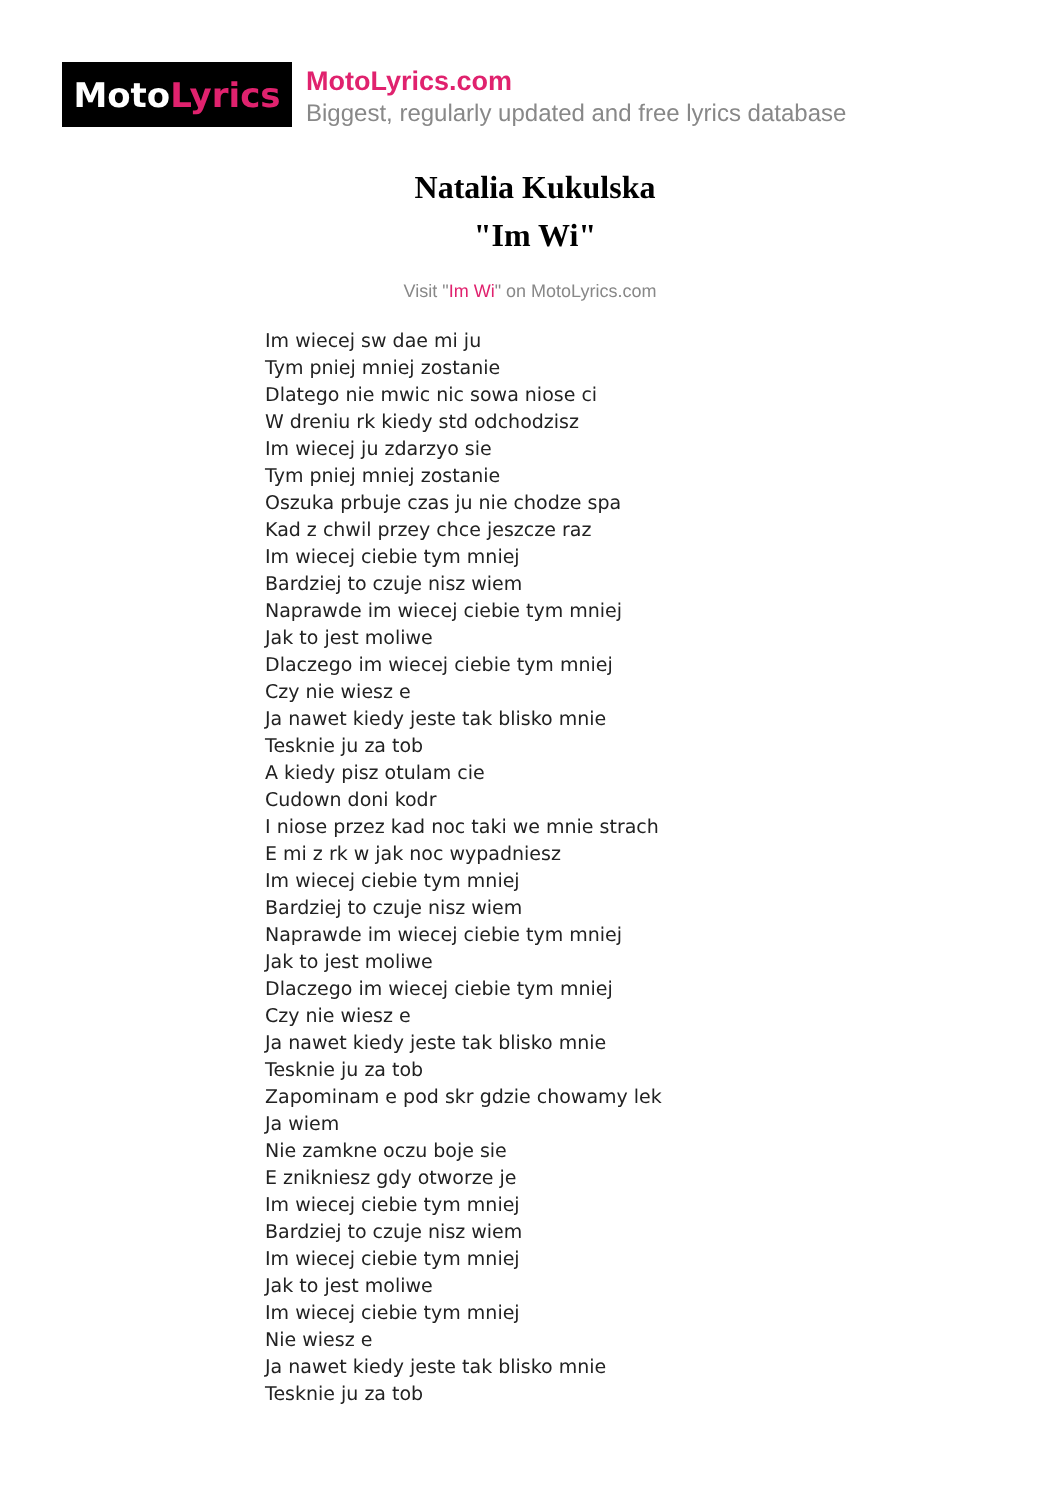Moto Lyrics
MotoLyrics.com
Biggest, regularly updated and free lyrics database
Natalia Kukulska
"Im Wi"
Visit "Im Wi" on MotoLyrics.com
Im wiecej sw dae mi ju
Tym pniej mniej zostanie
Dlatego nie mwic nic sowa niose ci
W dreniu rk kiedy std odchodzisz
Im wiecej ju zdarzyo sie
Tym pniej mniej zostanie
Oszuka prbuje czas ju nie chodze spa
Kad z chwil przey chce jeszcze raz
Im wiecej ciebie tym mniej
Bardziej to czuje nisz wiem
Naprawde im wiecej ciebie tym mniej
Jak to jest moliwe
Dlaczego im wiecej ciebie tym mniej
Czy nie wiesz e
Ja nawet kiedy jeste tak blisko mnie
Tesknie ju za tob
A kiedy pisz otulam cie
Cudown doni kodr
I niose przez kad noc taki we mnie strach
E mi z rk w jak noc wypadniesz
Im wiecej ciebie tym mniej
Bardziej to czuje nisz wiem
Naprawde im wiecej ciebie tym mniej
Jak to jest moliwe
Dlaczego im wiecej ciebie tym mniej
Czy nie wiesz e
Ja nawet kiedy jeste tak blisko mnie
Tesknie ju za tob
Zapominam e pod skr gdzie chowamy lek
Ja wiem
Nie zamkne oczu boje sie
E znikniesz gdy otworze je
Im wiecej ciebie tym mniej
Bardziej to czuje nisz wiem
Im wiecej ciebie tym mniej
Jak to jest moliwe
Im wiecej ciebie tym mniej
Nie wiesz e
Ja nawet kiedy jeste tak blisko mnie
Tesknie ju za tob